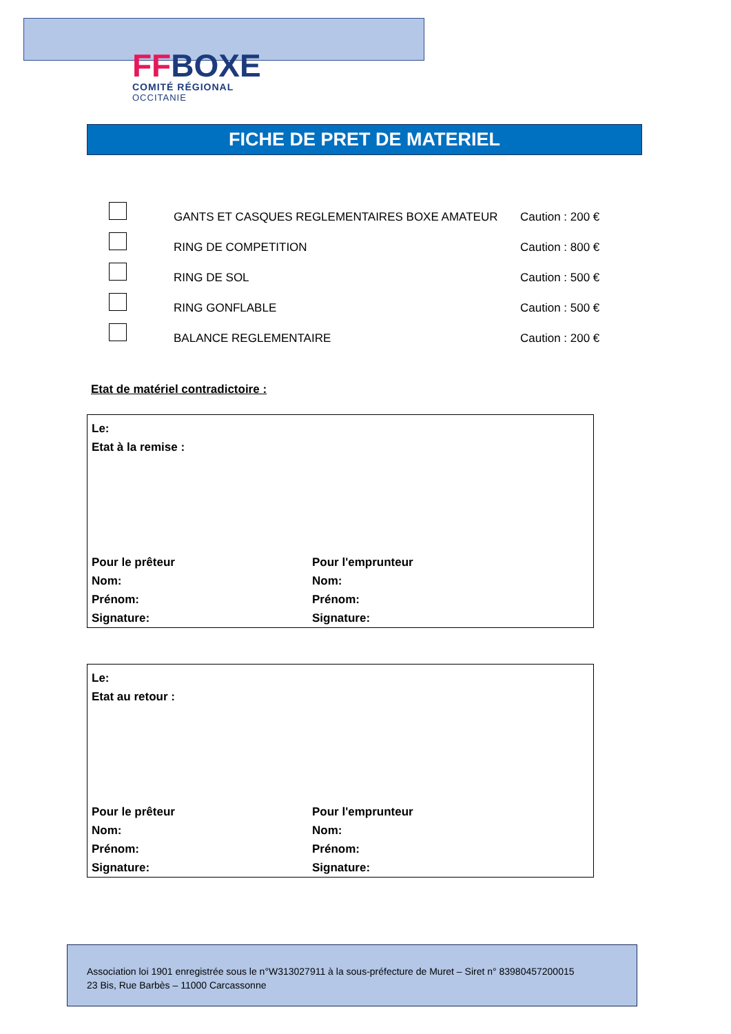FF BOXE
COMITÉ RÉGIONAL
OCCITANIE
FICHE DE PRET DE MATERIEL
GANTS ET CASQUES REGLEMENTAIRES BOXE AMATEUR
Caution : 200 €
RING DE COMPETITION
Caution : 800 €
RING DE SOL
Caution : 500 €
RING GONFLABLE
Caution : 500 €
BALANCE REGLEMENTAIRE
Caution : 200 €
Etat de matériel contradictoire :
Le:
Etat à la remise :
Pour le prêteur
Nom:
Prénom:
Signature:
Pour l'emprunteur
Nom:
Prénom:
Signature:
Le:
Etat au retour :
Pour le prêteur
Nom:
Prénom:
Signature:
Pour l'emprunteur
Nom:
Prénom:
Signature:
Association loi 1901 enregistrée sous le n°W313027911 à la sous-préfecture de Muret – Siret n° 83980457200015
23 Bis, Rue Barbès – 11000 Carcassonne